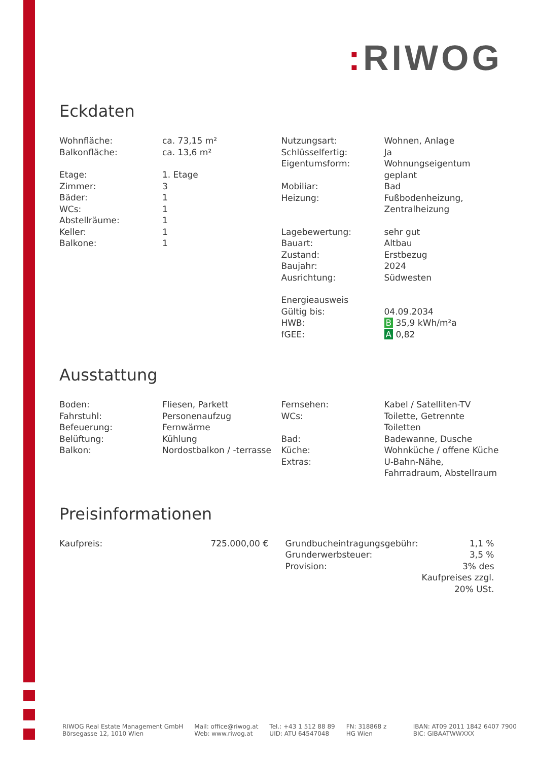: RIWOG
Eckdaten
| Wohnfläche: | ca. 73,15 m² |
| Balkonfläche: | ca. 13,6 m² |
| Etage: | 1. Etage |
| Zimmer: | 3 |
| Bäder: | 1 |
| WCs: | 1 |
| Abstellräume: | 1 |
| Keller: | 1 |
| Balkone: | 1 |
| Nutzungsart: | Wohnen, Anlage |
| Schlüsselfertig: | Ja |
| Eigentumsform: | Wohnungseigentum geplant |
| Mobiliar: | Bad |
| Heizung: | Fußbodenheizung, Zentralheizung |
| Lagebewertung: | sehr gut |
| Bauart: | Altbau |
| Zustand: | Erstbezug |
| Baujahr: | 2024 |
| Ausrichtung: | Südwesten |
| Energieausweis | |
| Gültig bis: | 04.09.2034 |
| HWB: | B 35,9 kWh/m²a |
| fGEE: | A 0,82 |
Ausstattung
| Boden: | Fliesen, Parkett |
| Fahrstuhl: | Personenaufzug |
| Befeuerung: | Fernwärme |
| Belüftung: | Kühlung |
| Balkon: | Nordostbalkon / -terrasse |
| Fernsehen: | Kabel / Satelliten-TV |
| WCs: | Toilette, Getrennte Toiletten |
| Bad: | Badewanne, Dusche |
| Küche: | Wohnküche / offene Küche |
| Extras: | U-Bahn-Nähe, Fahrradraum, Abstellraum |
Preisinformationen
| Kaufpreis: | 725.000,00 € |
| Grundbucheintragungsgebühr: | 1,1 % |
| Grunderwerbsteuer: | 3,5 % |
| Provision: | 3% des Kaufpreises zzgl. 20% USt. |
RIWOG Real Estate Management GmbH
Börsegasse 12, 1010 Wien
Mail: office@riwog.at
Web: www.riwog.at
Tel.: +43 1 512 88 89
UID: ATU 64547048
FN: 318868 z
HG Wien
IBAN: AT09 2011 1842 6407 7900
BIC: GIBAATWWXXX